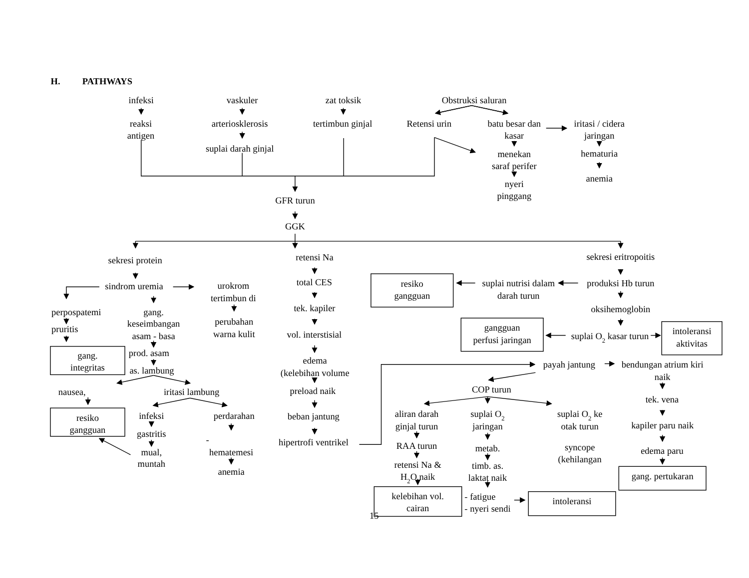H.
PATHWAYS
infeksi
vaskuler
zat toksik
Obstruksi saluran
reaksi
antigen
arteriosklerosis
suplai darah ginjal
tertimbun ginjal
Retensi urin
batu besar dan
kasar
iritasi / cidera
jaringan
menekan
saraf perifer
nyeri
pinggang
hematuria
anemia
GFR turun
GGK
sekresi protein
sindrom uremia
perpospatemi
pruritis
gang.
integritas
gang.
keseimbangan
asam - basa
prod. asam
as. lambung
urokrom
tertimbun di
perubahan
warna kulit
nausea,
resiko
gangguan
iritasi lambung
infeksi
gastritis
mual,
muntah
perdarahan
-
hematemesi
anemia
retensi Na
total CES
tek. kapiler
vol. interstisial
edema
(kelebihan volume
preload naik
beban jantung
hipertrofi ventrikel
sekresi eritropoitis
resiko
gangguan
suplai nutrisi dalam
darah turun
produksi Hb turun
oksihemoglobin
gangguan
perfusi jaringan
suplai O2 kasar turun
intoleransi
aktivitas
payah jantung
bendungan atrium kiri
naik
COP turun
tek. vena
aliran darah
ginjal turun
suplai O2
jaringan
suplai O2 ke
otak turun
kapiler paru naik
RAA turun
metab.
syncope
(kehilangan
edema paru
retensi Na &
H2O naik
timb. as.
laktat naik
gang. pertukaran
kelebihan vol.
cairan
- fatigue
- nyeri sendi
intoleransi
15